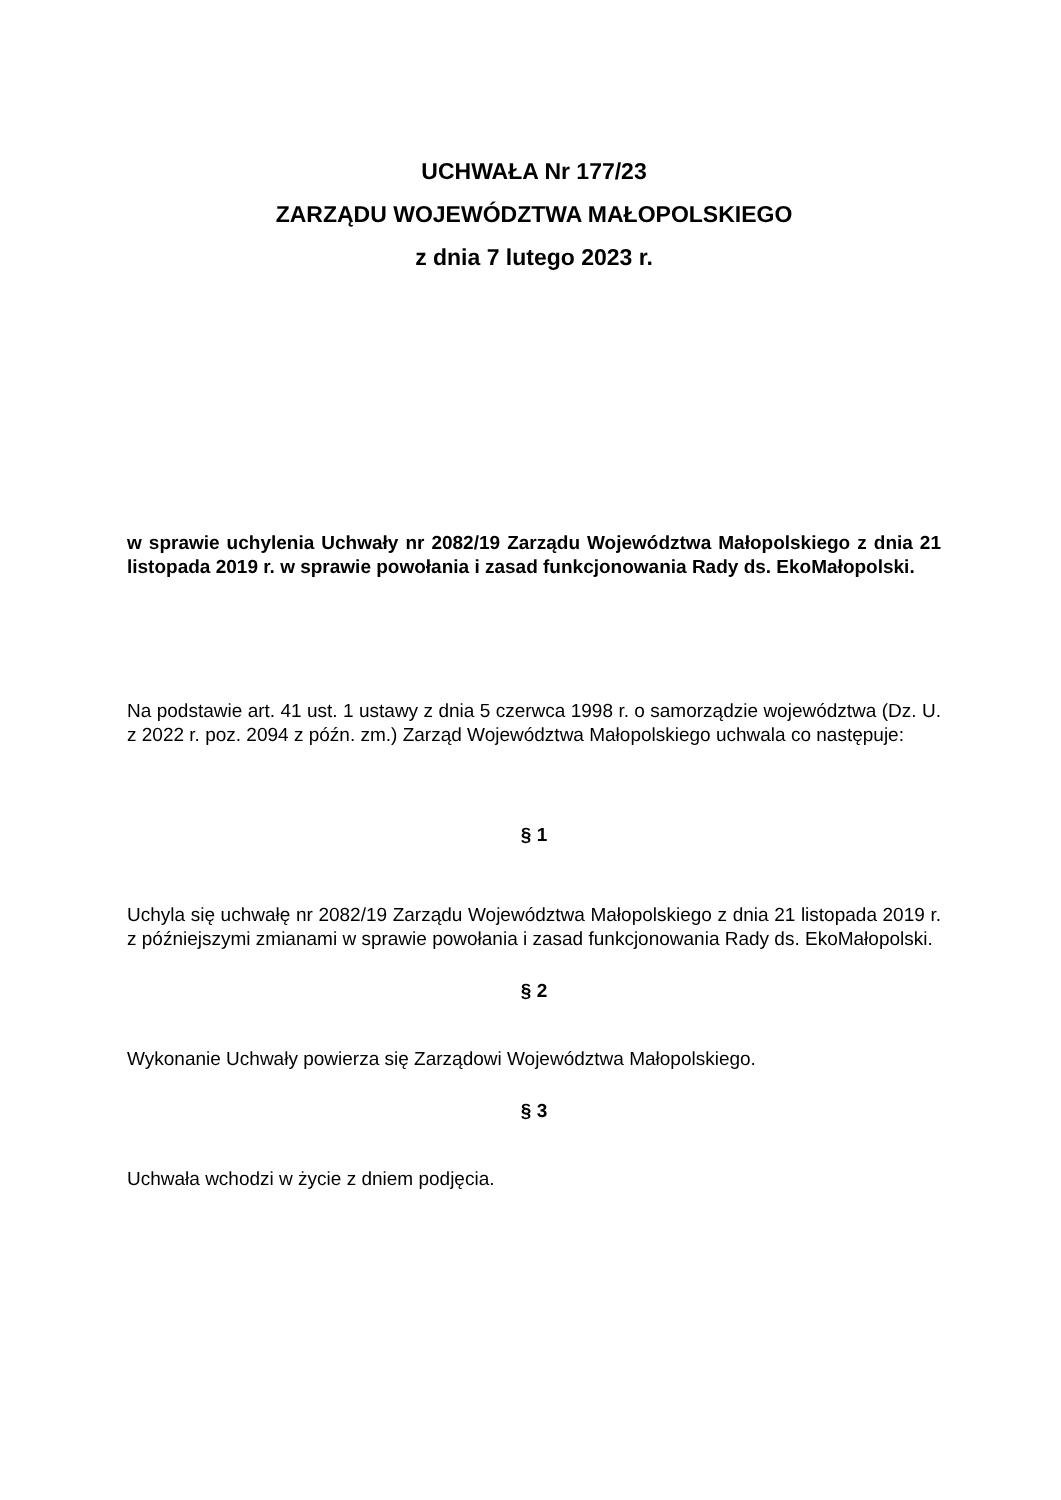UCHWAŁA Nr 177/23
ZARZĄDU WOJEWÓDZTWA MAŁOPOLSKIEGO
z dnia 7 lutego 2023 r.
w sprawie uchylenia Uchwały nr 2082/19 Zarządu Województwa Małopolskiego z dnia 21 listopada 2019 r. w sprawie powołania i zasad funkcjonowania Rady ds. EkoMałopolski.
Na podstawie art. 41 ust. 1 ustawy z dnia 5 czerwca 1998 r. o samorządzie województwa (Dz. U. z 2022 r. poz. 2094 z późn. zm.) Zarząd Województwa Małopolskiego uchwala co następuje:
§ 1
Uchyla się uchwałę nr 2082/19 Zarządu Województwa Małopolskiego z dnia 21 listopada 2019 r. z późniejszymi zmianami w sprawie powołania i zasad funkcjonowania Rady ds. EkoMałopolski.
§ 2
Wykonanie Uchwały powierza się Zarządowi Województwa Małopolskiego.
§ 3
Uchwała wchodzi w życie z dniem podjęcia.